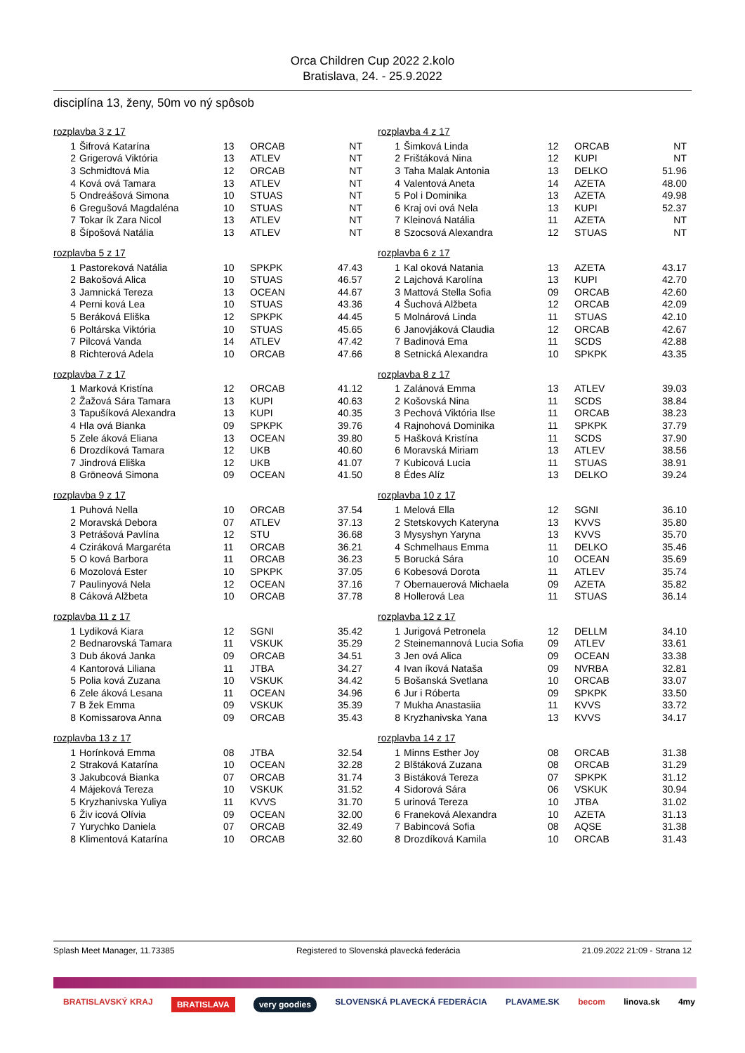Orca Children Cup 2022 2.kolo
Bratislava, 24. - 25.9.2022
disciplína 13, ženy, 50m vo ný spôsob
rozplavba 3 z 17
| 1 | Šifrová Katarína | 13 | ORCAB | NT |
| 2 | Grigerová Viktória | 13 | ATLEV | NT |
| 3 | Schmidtová Mia | 12 | ORCAB | NT |
| 4 | Ková ová Tamara | 13 | ATLEV | NT |
| 5 | Ondreášová Simona | 10 | STUAS | NT |
| 6 | Gregušová Magdaléna | 10 | STUAS | NT |
| 7 | Tokar ík Zara Nicol | 13 | ATLEV | NT |
| 8 | Šípošová Natália | 13 | ATLEV | NT |
rozplavba 4 z 17
| 1 | Šimková Linda | 12 | ORCAB | NT |
| 2 | Frištáková Nina | 12 | KUPI | NT |
| 3 | Taha Malak Antonia | 13 | DELKO | 51.96 |
| 4 | Valentová Aneta | 14 | AZETA | 48.00 |
| 5 | Pol i Dominika | 13 | AZETA | 49.98 |
| 6 | Kraj ovi ová Nela | 13 | KUPI | 52.37 |
| 7 | Kleinová Natália | 11 | AZETA | NT |
| 8 | Szocsová Alexandra | 12 | STUAS | NT |
rozplavba 5 z 17
| 1 | Pastoreková Natália | 10 | SPKPK | 47.43 |
| 2 | Bakošová Alica | 10 | STUAS | 46.57 |
| 3 | Jamnická Tereza | 13 | OCEAN | 44.67 |
| 4 | Perni ková Lea | 10 | STUAS | 43.36 |
| 5 | Beráková Eliška | 12 | SPKPK | 44.45 |
| 6 | Poltárska Viktória | 10 | STUAS | 45.65 |
| 7 | Pilcová Vanda | 14 | ATLEV | 47.42 |
| 8 | Richterová Adela | 10 | ORCAB | 47.66 |
rozplavba 6 z 17
| 1 | Kal oková Natania | 13 | AZETA | 43.17 |
| 2 | Lajchová Karolína | 13 | KUPI | 42.70 |
| 3 | Mattová Stella Sofia | 09 | ORCAB | 42.60 |
| 4 | Šuchová Alžbeta | 12 | ORCAB | 42.09 |
| 5 | Molnárová Linda | 11 | STUAS | 42.10 |
| 6 | Janovjáková Claudia | 12 | ORCAB | 42.67 |
| 7 | Badinová Ema | 11 | SCDS | 42.88 |
| 8 | Setnická Alexandra | 10 | SPKPK | 43.35 |
rozplavba 7 z 17
| 1 | Marková Kristína | 12 | ORCAB | 41.12 |
| 2 | Žažová Sára Tamara | 13 | KUPI | 40.63 |
| 3 | Tapušíková Alexandra | 13 | KUPI | 40.35 |
| 4 | Hla ová Bianka | 09 | SPKPK | 39.76 |
| 5 | Zele áková Eliana | 13 | OCEAN | 39.80 |
| 6 | Drozdíková Tamara | 12 | UKB | 40.60 |
| 7 | Jindrová Eliška | 12 | UKB | 41.07 |
| 8 | Gröneová Simona | 09 | OCEAN | 41.50 |
rozplavba 8 z 17
| 1 | Zalánová Emma | 13 | ATLEV | 39.03 |
| 2 | Košovská Nina | 11 | SCDS | 38.84 |
| 3 | Pechová Viktória Ilse | 11 | ORCAB | 38.23 |
| 4 | Rajnohová Dominika | 11 | SPKPK | 37.79 |
| 5 | Hašková Kristína | 11 | SCDS | 37.90 |
| 6 | Moravská Miriam | 13 | ATLEV | 38.56 |
| 7 | Kubicová Lucia | 11 | STUAS | 38.91 |
| 8 | Édes Alíz | 13 | DELKO | 39.24 |
rozplavba 9 z 17
| 1 | Puhová Nella | 10 | ORCAB | 37.54 |
| 2 | Moravská Debora | 07 | ATLEV | 37.13 |
| 3 | Petrášová Pavlína | 12 | STU | 36.68 |
| 4 | Cziráková Margaréta | 11 | ORCAB | 36.21 |
| 5 | O ková Barbora | 11 | ORCAB | 36.23 |
| 6 | Mozolová Ester | 10 | SPKPK | 37.05 |
| 7 | Paulinyová Nela | 12 | OCEAN | 37.16 |
| 8 | Cáková Alžbeta | 10 | ORCAB | 37.78 |
rozplavba 10 z 17
| 1 | Melová Ella | 12 | SGNI | 36.10 |
| 2 | Stetskovych Kateryna | 13 | KVVS | 35.80 |
| 3 | Mysyshyn Yaryna | 13 | KVVS | 35.70 |
| 4 | Schmelhaus Emma | 11 | DELKO | 35.46 |
| 5 | Borucká Sára | 10 | OCEAN | 35.69 |
| 6 | Kobesová Dorota | 11 | ATLEV | 35.74 |
| 7 | Obernauerová Michaela | 09 | AZETA | 35.82 |
| 8 | Hollerová Lea | 11 | STUAS | 36.14 |
rozplavba 11 z 17
| 1 | Lydiková Kiara | 12 | SGNI | 35.42 |
| 2 | Bednarovská Tamara | 11 | VSKUK | 35.29 |
| 3 | Dub áková Janka | 09 | ORCAB | 34.51 |
| 4 | Kantorová Liliana | 11 | JTBA | 34.27 |
| 5 | Polia ková Zuzana | 10 | VSKUK | 34.42 |
| 6 | Zele áková Lesana | 11 | OCEAN | 34.96 |
| 7 | B žek Emma | 09 | VSKUK | 35.39 |
| 8 | Komissarova Anna | 09 | ORCAB | 35.43 |
rozplavba 12 z 17
| 1 | Jurigová Petronela | 12 | DELLM | 34.10 |
| 2 | Steinemannová Lucia Sofia | 09 | ATLEV | 33.61 |
| 3 | Jen ová Alica | 09 | OCEAN | 33.38 |
| 4 | Ivan íková Nataša | 09 | NVRBA | 32.81 |
| 5 | Bošanská Svetlana | 10 | ORCAB | 33.07 |
| 6 | Jur i Róberta | 09 | SPKPK | 33.50 |
| 7 | Mukha Anastasiia | 11 | KVVS | 33.72 |
| 8 | Kryzhanivska Yana | 13 | KVVS | 34.17 |
rozplavba 13 z 17
| 1 | Horínková Emma | 08 | JTBA | 32.54 |
| 2 | Straková Katarína | 10 | OCEAN | 32.28 |
| 3 | Jakubcová Bianka | 07 | ORCAB | 31.74 |
| 4 | Májeková Tereza | 10 | VSKUK | 31.52 |
| 5 | Kryzhanivska Yuliya | 11 | KVVS | 31.70 |
| 6 | Živ icová Olívia | 09 | OCEAN | 32.00 |
| 7 | Yurychko Daniela | 07 | ORCAB | 32.49 |
| 8 | Klimentová Katarína | 10 | ORCAB | 32.60 |
rozplavba 14 z 17
| 1 | Minns Esther Joy | 08 | ORCAB | 31.38 |
| 2 | Blštáková Zuzana | 08 | ORCAB | 31.29 |
| 3 | Bistáková Tereza | 07 | SPKPK | 31.12 |
| 4 | Sidorová Sára | 06 | VSKUK | 30.94 |
| 5 | urinová Tereza | 10 | JTBA | 31.02 |
| 6 | Franeková Alexandra | 10 | AZETA | 31.13 |
| 7 | Babincová Sofia | 08 | AQSE | 31.38 |
| 8 | Drozdíková Kamila | 10 | ORCAB | 31.43 |
Splash Meet Manager, 11.73385 Registered to Slovenská plavecká federácia 21.09.2022 21:09 - Strana 12
BRATISLAVSKÝ KRAJ BRATISLAVA very goodies SLOVENSKÁ PLAVECKÁ FEDERÁCIA PLAVAME.SK becom linova.sk 4my